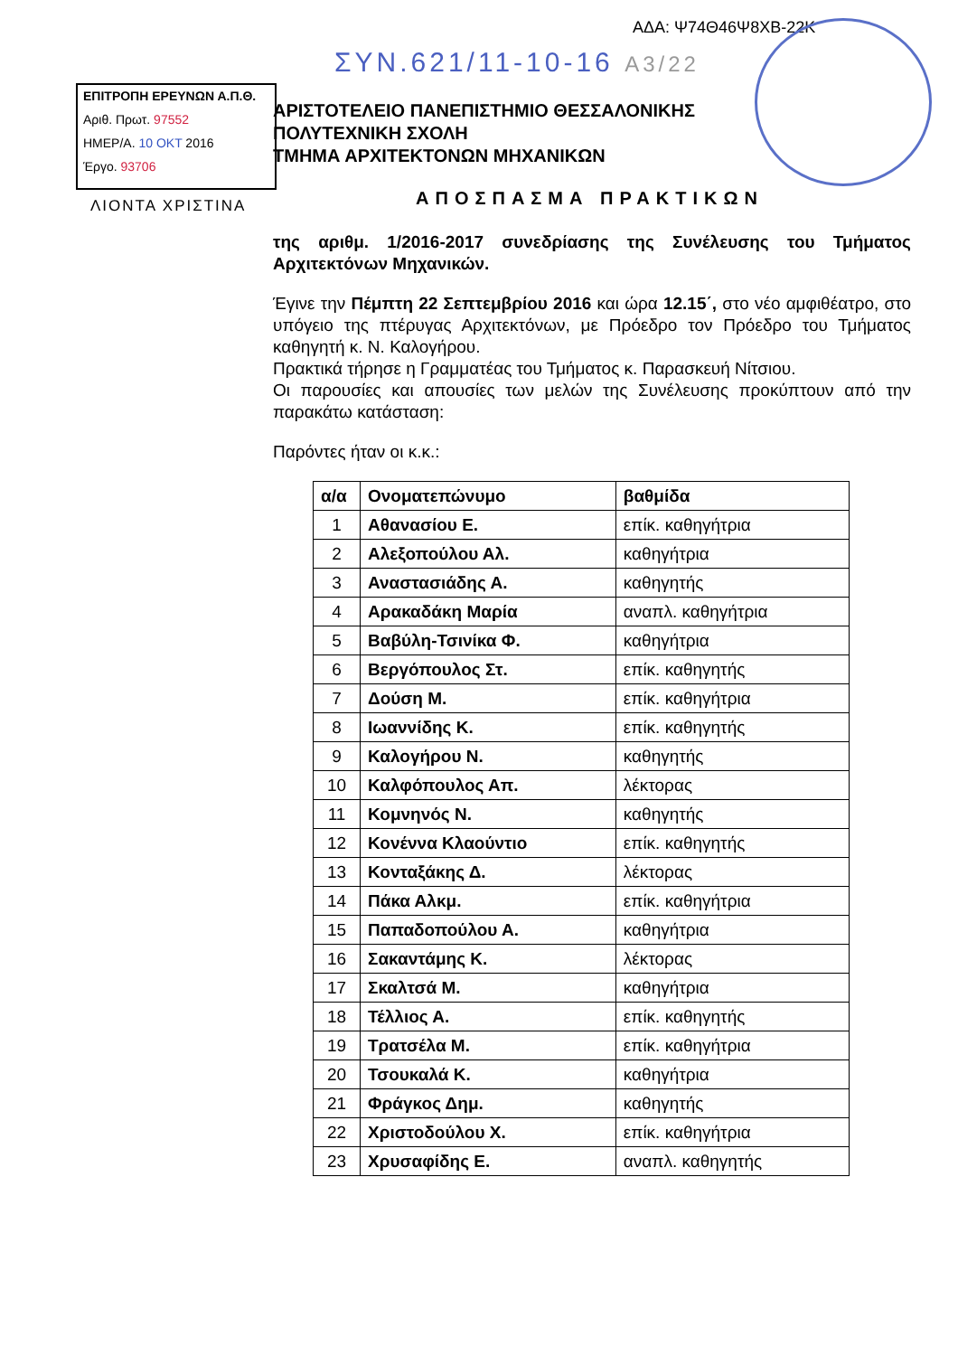ΑΔΑ: Ψ74Θ46Ψ8ΧΒ-22Κ
ΣΥΝ.621/11-10-16 Α3/22
ΕΠΙΤΡΟΠΗ ΕΡΕΥΝΩΝ Α.Π.Θ.
Αριθ. Πρωτ. 97552
ΗΜΕΡ/Α. 10 ΟΚΤ 2016
Έργο. 93706
ΛΙΟΝΤΑ ΧΡΙΣΤΙΝΑ
ΑΡΙΣΤΟΤΕΛΕΙΟ ΠΑΝΕΠΙΣΤΗΜΙΟ ΘΕΣΣΑΛΟΝΙΚΗΣ
ΠΟΛΥΤΕΧΝΙΚΗ ΣΧΟΛΗ
ΤΜΗΜΑ ΑΡΧΙΤΕΚΤΟΝΩΝ ΜΗΧΑΝΙΚΩΝ
ΑΠΟΣΠΑΣΜΑ ΠΡΑΚΤΙΚΩΝ
της αριθμ. 1/2016-2017 συνεδρίασης της Συνέλευσης του Τμήματος Αρχιτεκτόνων Μηχανικών.
Έγινε την Πέμπτη 22 Σεπτεμβρίου 2016 και ώρα 12.15΄, στο νέο αμφιθέατρο, στο υπόγειο της πτέρυγας Αρχιτεκτόνων, με Πρόεδρο τον Πρόεδρο του Τμήματος καθηγητή κ. Ν. Καλογήρου.
Πρακτικά τήρησε η Γραμματέας του Τμήματος κ. Παρασκευή Νίτσιου.
Οι παρουσίες και απουσίες των μελών της Συνέλευσης προκύπτουν από την παρακάτω κατάσταση:
Παρόντες ήταν οι κ.κ.:
| α/α | Ονοματεπώνυμο | βαθμίδα |
| --- | --- | --- |
| 1 | Αθανασίου Ε. | επίκ. καθηγήτρια |
| 2 | Αλεξοπούλου Αλ. | καθηγήτρια |
| 3 | Αναστασιάδης Α. | καθηγητής |
| 4 | Αρακαδάκη Μαρία | αναπλ. καθηγήτρια |
| 5 | Βαβύλη-Τσινίκα Φ. | καθηγήτρια |
| 6 | Βεργόπουλος Στ. | επίκ. καθηγητής |
| 7 | Δούση Μ. | επίκ. καθηγήτρια |
| 8 | Ιωαννίδης Κ. | επίκ. καθηγητής |
| 9 | Καλογήρου Ν. | καθηγητής |
| 10 | Καλφόπουλος Απ. | λέκτορας |
| 11 | Κομνηνός Ν. | καθηγητής |
| 12 | Κονέννα Κλαούντιο | επίκ. καθηγητής |
| 13 | Κονταξάκης Δ. | λέκτορας |
| 14 | Πάκα Αλκμ. | επίκ. καθηγήτρια |
| 15 | Παπαδοπούλου Α. | καθηγήτρια |
| 16 | Σακαντάμης Κ. | λέκτορας |
| 17 | Σκαλτσά Μ. | καθηγήτρια |
| 18 | Τέλλιος Α. | επίκ. καθηγητής |
| 19 | Τρατσέλα Μ. | επίκ. καθηγήτρια |
| 20 | Τσουκαλά Κ. | καθηγήτρια |
| 21 | Φράγκος Δημ. | καθηγητής |
| 22 | Χριστοδούλου Χ. | επίκ. καθηγήτρια |
| 23 | Χρυσαφίδης Ε. | αναπλ. καθηγητής |